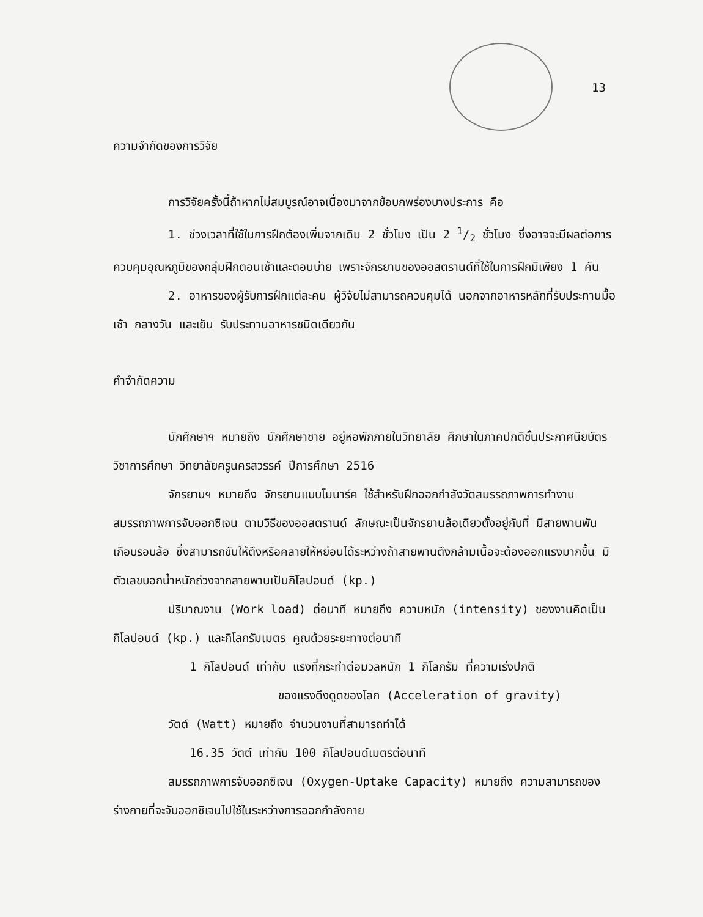13
ความจำกัดของการวิจัย
การวิจัยครั้งนี้ถ้าหากไม่สมบูรณ์อาจเนื่องมาจากข้อบกพร่องบางประการ คือ
1. ช่วงเวลาที่ใช้ในการฝึกต้องเพิ่มจากเดิม 2 ชั่วโมง เป็น 2 1/2 ชั่วโมง ซึ่งอาจจะมีผลต่อการควบคุมอุณหภูมิของกลุ่มฝึกตอนเช้าและตอนบ่าย เพราะจักรยานของออสตรานด์ที่ใช้ในการฝึกมีเพียง 1 คัน
2. อาหารของผู้รับการฝึกแต่ละคน ผู้วิจัยไม่สามารถควบคุมได้ นอกจากอาหารหลักที่รับประทานมื้อเช้า กลางวัน และเย็น รับประทานอาหารชนิดเดียวกัน
คำจำกัดความ
นักศึกษาฯ หมายถึง นักศึกษาชาย อยู่หอพักภายในวิทยาลัย ศึกษาในภาคปกติชั้นประกาศนียบัตรวิชาการศึกษา วิทยาลัยครูนครสวรรค์ ปีการศึกษา 2516
จักรยานฯ หมายถึง จักรยานแบบโมนาร์ค ใช้สำหรับฝึกออกกำลังวัดสมรรถภาพการทำงาน สมรรถภาพการจับออกซิเจน ตามวิธีของออสตรานด์ ลักษณะเป็นจักรยานล้อเดียวตั้งอยู่กับที่ มีสายพานพันเกือบรอบล้อ ซึ่งสามารถขันให้ตึงหรือคลายให้หย่อนได้ระหว่างถ้าสายพานตึงกล้ามเนื้อจะต้องออกแรงมากขึ้น มีตัวเลขบอกน้ำหนักถ่วงจากสายพานเป็นกิโลปอนด์ (kp.)
ปริมาณงาน (Work load) ต่อนาที หมายถึง ความหนัก (intensity) ของงานคิดเป็นกิโลปอนด์ (kp.) และกิโลกรัมเมตร คูณด้วยระยะทางต่อนาที
1 กิโลปอนด์ เท่ากับ แรงที่กระทำต่อมวลหนัก 1 กิโลกรัม ที่ความเร่งปกติ
ของแรงดึงดูดของโลก (Acceleration of gravity)
วัตต์ (Watt) หมายถึง จำนวนงานที่สามารถทำได้
16.35 วัตต์ เท่ากับ 100 กิโลปอนด์เมตรต่อนาที
สมรรถภาพการจับออกซิเจน (Oxygen-Uptake Capacity) หมายถึง ความสามารถของร่างกายที่จะจับออกซิเจนไปใช้ในระหว่างการออกกำลังกาย